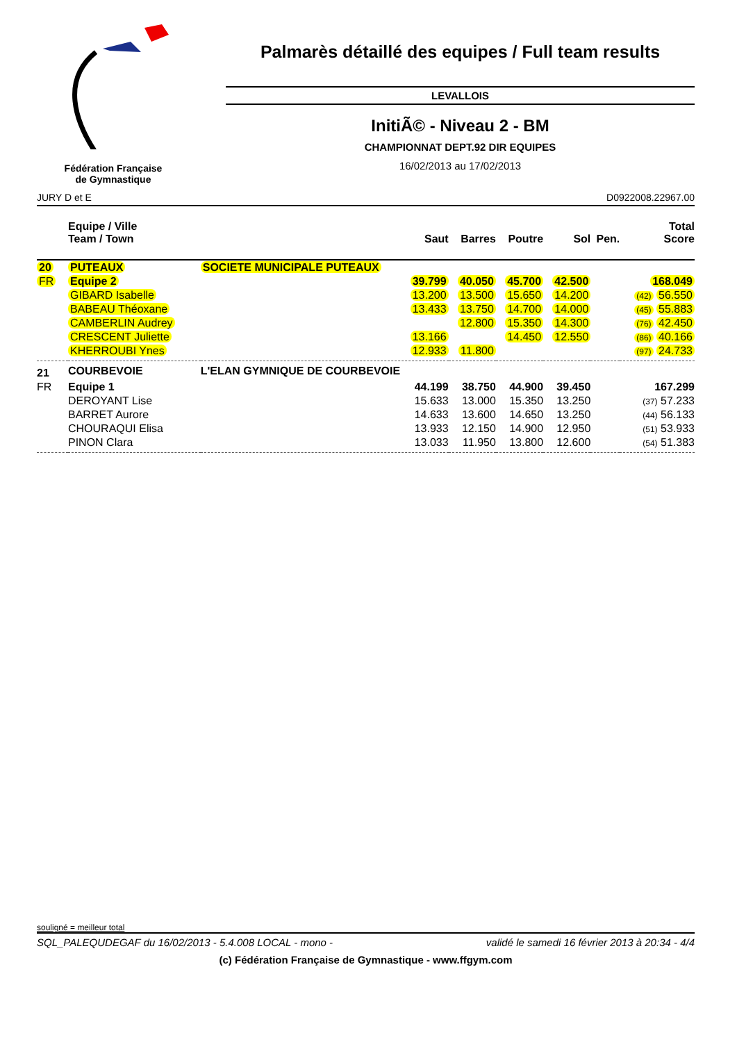Fédération Française
de Gymnastique
Palmarès détaillé des equipes / Full team results
LEVALLOIS
InitiÃ© - Niveau 2 - BM
CHAMPIONNAT DEPT.92 DIR EQUIPES
16/02/2013 au 17/02/2013
JURY D et E D0922008.22967.00
| | Equipe / Ville Team / Town | | Saut | Barres | Poutre | Sol | Pen. | Total Score |
| --- | --- | --- | --- | --- | --- | --- | --- | --- |
| 20 | PUTEAUX | SOCIETE MUNICIPALE PUTEAUX | | | | | | |
| FR | Equipe 2 | | 39.799 | 40.050 | 45.700 | 42.500 | | 168.049 |
| | GIBARD Isabelle | | 13.200 | 13.500 | 15.650 | 14.200 | | (42) 56.550 |
| | BABEAU Théoxane | | 13.433 | 13.750 | 14.700 | 14.000 | | (45) 55.883 |
| | CAMBERLIN Audrey | | | 12.800 | 15.350 | 14.300 | | (76) 42.450 |
| | CRESCENT Juliette | | 13.166 | | 14.450 | 12.550 | | (86) 40.166 |
| | KHERROUBI Ynes | | 12.933 | 11.800 | | | | (97) 24.733 |
| 21 | COURBEVOIE | L'ELAN GYMNIQUE DE COURBEVOIE | | | | | | |
| FR | Equipe 1 | | 44.199 | 38.750 | 44.900 | 39.450 | | 167.299 |
| | DEROYANT Lise | | 15.633 | 13.000 | 15.350 | 13.250 | | (37) 57.233 |
| | BARRET Aurore | | 14.633 | 13.600 | 14.650 | 13.250 | | (44) 56.133 |
| | CHOURAQUI Elisa | | 13.933 | 12.150 | 14.900 | 12.950 | | (51) 53.933 |
| | PINON Clara | | 13.033 | 11.950 | 13.800 | 12.600 | | (54) 51.383 |
souligné = meilleur total
SQL_PALEQUDEGAF du 16/02/2013 - 5.4.008 LOCAL - mono - validé le samedi 16 février 2013 à 20:34 - 4/4
(c) Fédération Française de Gymnastique - www.ffgym.com